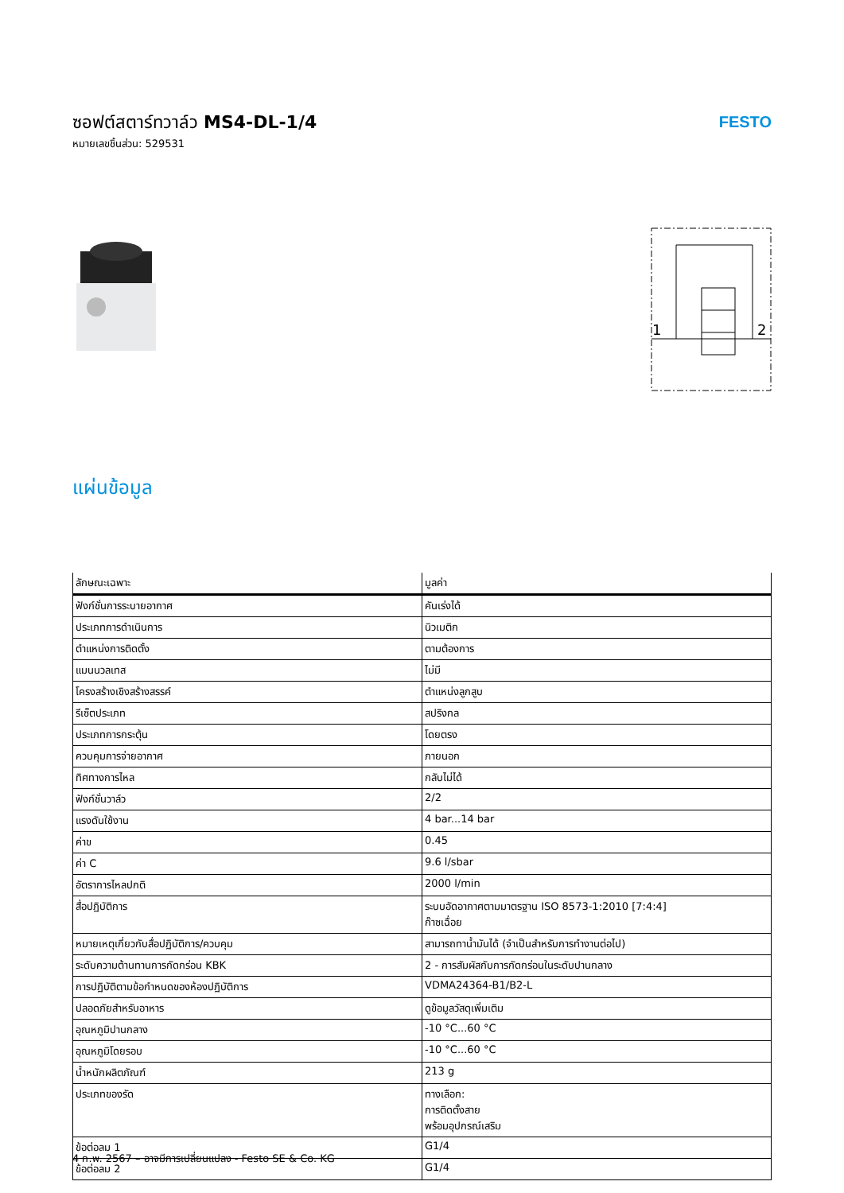ซอฟต์สตาร์ทวาล์ว MS4-DL-1/4
หมายเลขชิ้นส่วน: 529531
FESTO
1
2
แผ่นข้อมูล
| ลักษณะเฉพาะ | มูลค่า |
| --- | --- |
| ฟังก์ชั่นการระบายอากาศ | คันเร่งได้ |
| ประเภทการดำเนินการ | นิวเมติก |
| ตำแหน่งการติดตั้ง | ตามต้องการ |
| แมนนวลเทส | ไม่มี |
| โครงสร้างเชิงสร้างสรรค์ | ตำแหน่งลูกสูบ |
| รีเซ็ตประเภท | สปริงกล |
| ประเภทการกระตุ้น | โดยตรง |
| ควบคุมการจ่ายอากาศ | ภายนอก |
| ทิศทางการไหล | กลับไม่ได้ |
| ฟังก์ชั่นวาล์ว | 2/2 |
| แรงดันใช้งาน | 4 bar...14 bar |
| ค่าข | 0.45 |
| ค่า C | 9.6 l/sbar |
| อัตราการไหลปกติ | 2000 l/min |
| สื่อปฏิบัติการ | ระบบอัดอากาศตามมาตรฐาน ISO 8573-1:2010 [7:4:4] ก๊าซเฉื่อย |
| หมายเหตุเกี่ยวกับสื่อปฏิบัติการ/ควบคุม | สามารถทาน้ำมันได้ (จำเป็นสำหรับการทำงานต่อไป) |
| ระดับความต้านทานการกัดกร่อน KBK | 2 - การสัมผัสกับการกัดกร่อนในระดับปานกลาง |
| การปฏิบัติตามข้อกำหนดของห้องปฏิบัติการ | VDMA24364-B1/B2-L |
| ปลอดภัยสำหรับอาหาร | ดูข้อมูลวัสดุเพิ่มเติม |
| อุณหภูมิปานกลาง | -10 °C...60 °C |
| อุณหภูมิโดยรอบ | -10 °C...60 °C |
| น้ำหนักผลิตภัณฑ์ | 213 g |
| ประเภทของรัด | ทางเลือก: การติดตั้งสาย พร้อมอุปกรณ์เสริม |
| ข้อต่อลม 1 | G1/4 |
| ข้อต่อลม 2 | G1/4 |
4 ก.พ. 2567 – อาจมีการเปลี่ยนแปลง - Festo SE & Co. KG